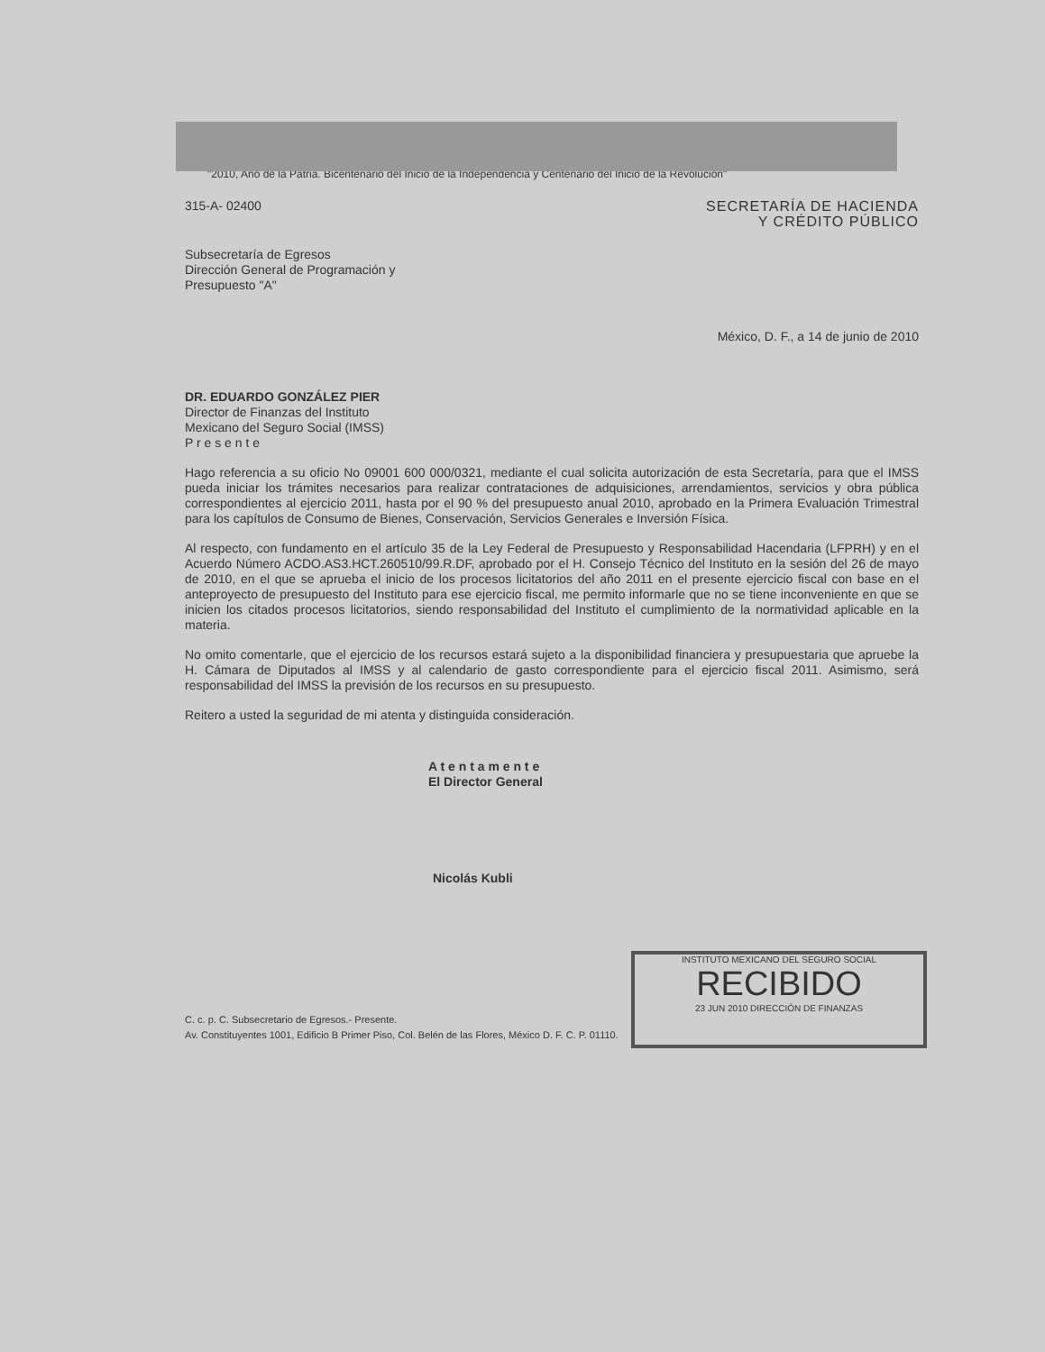"2010, Año de la Patria. Bicentenario del Inicio de la Independencia y Centenario del Inicio de la Revolución"
315-A- 02400 SECRETARÍA DE HACIENDA
Y CRÉDITO PÚBLICO
Subsecretaría de Egresos
Dirección General de Programación y
Presupuesto "A"
México, D. F., a 14 de junio de 2010
DR. EDUARDO GONZÁLEZ PIER
Director de Finanzas del Instituto
Mexicano del Seguro Social (IMSS)
P r e s e n t e
Hago referencia a su oficio No 09001 600 000/0321, mediante el cual solicita autorización de esta Secretaría, para que el IMSS pueda iniciar los trámites necesarios para realizar contrataciones de adquisiciones, arrendamientos, servicios y obra pública correspondientes al ejercicio 2011, hasta por el 90 % del presupuesto anual 2010, aprobado en la Primera Evaluación Trimestral para los capítulos de Consumo de Bienes, Conservación, Servicios Generales e Inversión Física.
Al respecto, con fundamento en el artículo 35 de la Ley Federal de Presupuesto y Responsabilidad Hacendaria (LFPRH) y en el Acuerdo Número ACDO.AS3.HCT.260510/99.R.DF, aprobado por el H. Consejo Técnico del Instituto en la sesión del 26 de mayo de 2010, en el que se aprueba el inicio de los procesos licitatorios del año 2011 en el presente ejercicio fiscal con base en el anteproyecto de presupuesto del Instituto para ese ejercicio fiscal, me permito informarle que no se tiene inconveniente en que se inicien los citados procesos licitatorios, siendo responsabilidad del Instituto el cumplimiento de la normatividad aplicable en la materia.
No omito comentarle, que el ejercicio de los recursos estará sujeto a la disponibilidad financiera y presupuestaria que apruebe la H. Cámara de Diputados al IMSS y al calendario de gasto correspondiente para el ejercicio fiscal 2011. Asimismo, será responsabilidad del IMSS la previsión de los recursos en su presupuesto.
Reitero a usted la seguridad de mi atenta y distinguida consideración.
A t e n t a m e n t e
El Director General
Nicolás Kubli
C. c. p. C. Subsecretario de Egresos.- Presente.
Av. Constituyentes 1001, Edificio B Primer Piso, Col. Belén de las Flores, México D. F. C. P. 01110.
INSTITUTO MEXICANO DEL SEGURO SOCIAL
RECIBIDO
23 JUN 2010 DIRECCIÓN DE FINANZAS